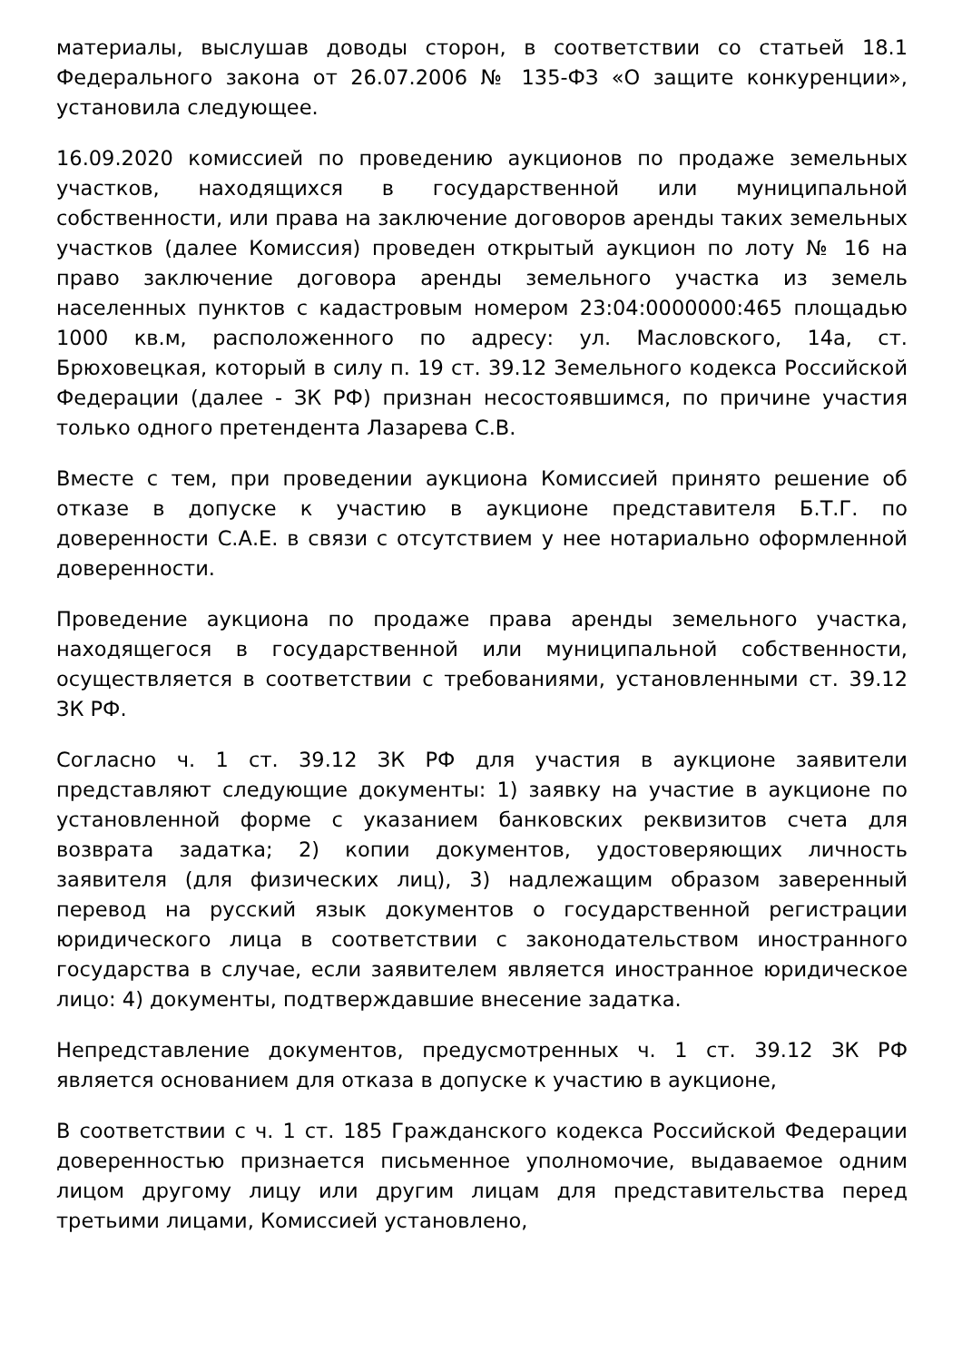материалы, выслушав доводы сторон, в соответствии со статьей 18.1 Федерального закона от 26.07.2006 № 135-ФЗ «О защите конкуренции», установила следующее.
16.09.2020 комиссией по проведению аукционов по продаже земельных участков, находящихся в государственной или муниципальной собственности, или права на заключение договоров аренды таких земельных участков (далее Комиссия) проведен открытый аукцион по лоту № 16 на право заключение договора аренды земельного участка из земель населенных пунктов с кадастровым номером 23:04:0000000:465 площадью 1000 кв.м, расположенного по адресу: ул. Масловского, 14а, ст. Брюховецкая, который в силу п. 19 ст. 39.12 Земельного кодекса Российской Федерации (далее - ЗК РФ) признан несостоявшимся, по причине участия только одного претендента Лазарева С.В.
Вместе с тем, при проведении аукциона Комиссией принято решение об отказе в допуске к участию в аукционе представителя Б.Т.Г. по доверенности С.А.Е. в связи с отсутствием у нее нотариально оформленной доверенности.
Проведение аукциона по продаже права аренды земельного участка, находящегося в государственной или муниципальной собственности, осуществляется в соответствии с требованиями, установленными ст. 39.12 ЗК РФ.
Согласно ч. 1 ст. 39.12 ЗК РФ для участия в аукционе заявители представляют следующие документы: 1) заявку на участие в аукционе по установленной форме с указанием банковских реквизитов счета для возврата задатка; 2) копии документов, удостоверяющих личность заявителя (для физических лиц), 3) надлежащим образом заверенный перевод на русский язык документов о государственной регистрации юридического лица в соответствии с законодательством иностранного государства в случае, если заявителем является иностранное юридическое лицо: 4) документы, подтверждавшие внесение задатка.
Непредставление документов, предусмотренных ч. 1 ст. 39.12 ЗК РФ является основанием для отказа в допуске к участию в аукционе,
В соответствии с ч. 1 ст. 185 Гражданского кодекса Российской Федерации доверенностью признается письменное уполномочие, выдаваемое одним лицом другому лицу или другим лицам для представительства перед третьими лицами, Комиссией установлено,